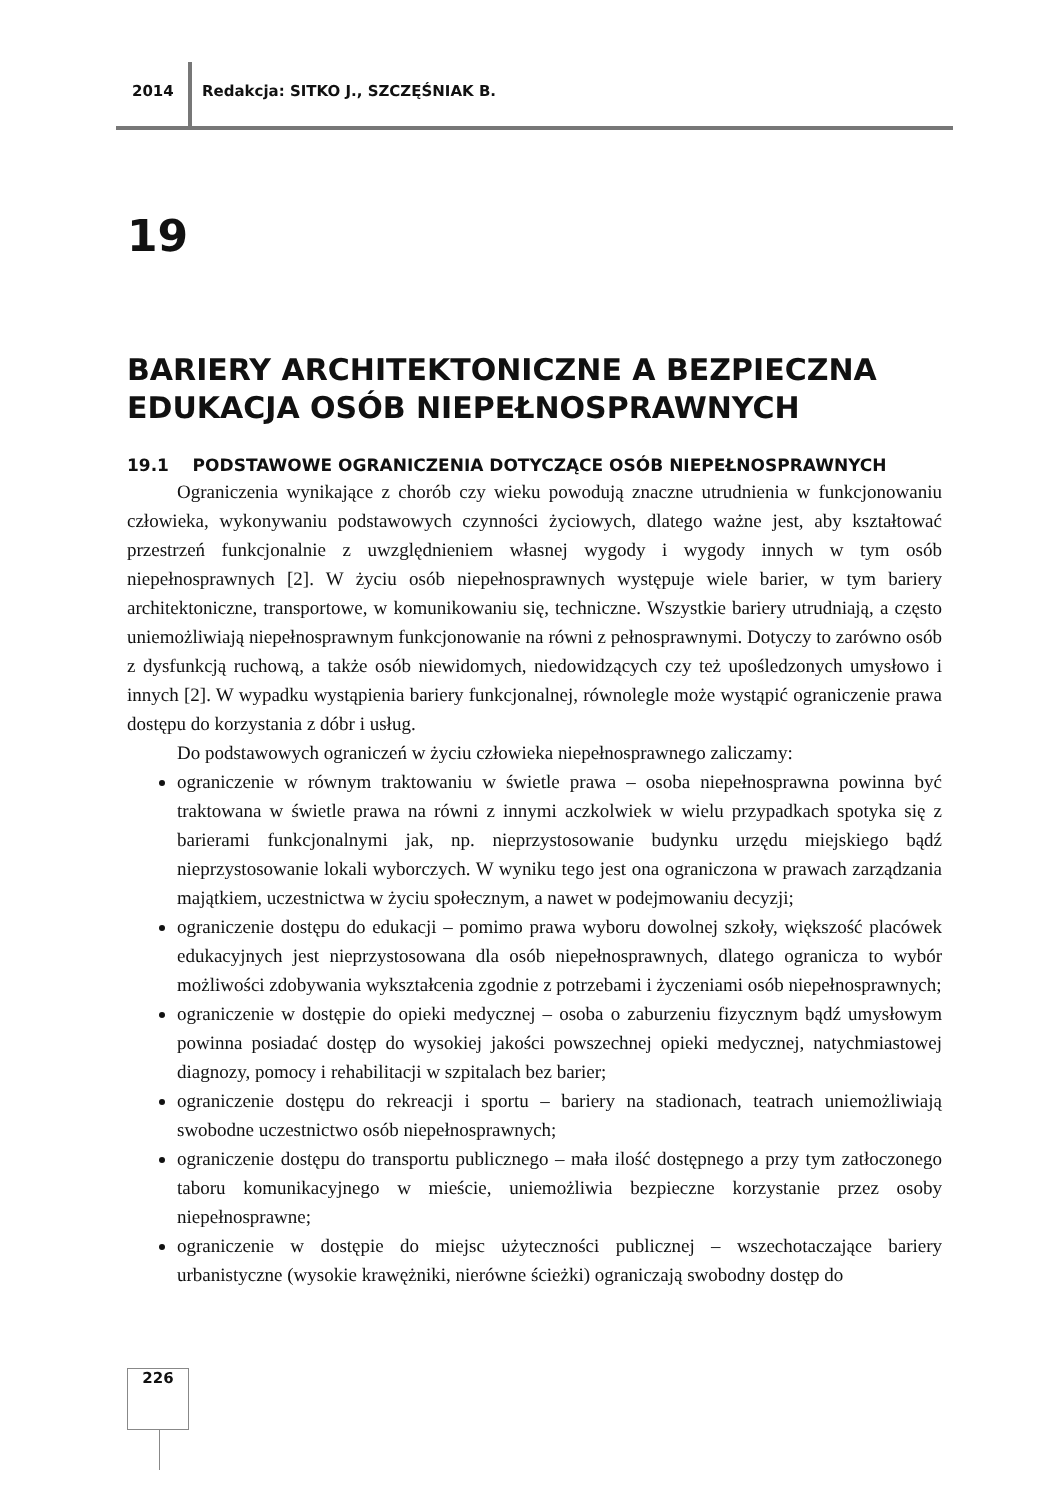2014
Redakcja: SITKO J., SZCZĘŚNIAK B.
19
BARIERY ARCHITEKTONICZNE A BEZPIECZNA EDUKACJA OSÓB NIEPEŁNOSPRAWNYCH
19.1 PODSTAWOWE OGRANICZENIA DOTYCZĄCE OSÓB NIEPEŁNOSPRAWNYCH
Ograniczenia wynikające z chorób czy wieku powodują znaczne utrudnienia w funkcjonowaniu człowieka, wykonywaniu podstawowych czynności życiowych, dlatego ważne jest, aby kształtować przestrzeń funkcjonalnie z uwzględnieniem własnej wygody i wygody innych w tym osób niepełnosprawnych [2]. W życiu osób niepełnosprawnych występuje wiele barier, w tym bariery architektoniczne, transportowe, w komunikowaniu się, techniczne. Wszystkie bariery utrudniają, a często uniemożliwiają niepełnosprawnym funkcjonowanie na równi z pełnosprawnymi. Dotyczy to zarówno osób z dysfunkcją ruchową, a także osób niewidomych, niedowidzących czy też upośledzonych umysłowo i innych [2]. W wypadku wystąpienia bariery funkcjonalnej, równolegle może wystąpić ograniczenie prawa dostępu do korzystania z dóbr i usług.
Do podstawowych ograniczeń w życiu człowieka niepełnosprawnego zaliczamy:
ograniczenie w równym traktowaniu w świetle prawa – osoba niepełnosprawna powinna być traktowana w świetle prawa na równi z innymi aczkolwiek w wielu przypadkach spotyka się z barierami funkcjonalnymi jak, np. nieprzystosowanie budynku urzędu miejskiego bądź nieprzystosowanie lokali wyborczych. W wyniku tego jest ona ograniczona w prawach zarządzania majątkiem, uczestnictwa w życiu społecznym, a nawet w podejmowaniu decyzji;
ograniczenie dostępu do edukacji – pomimo prawa wyboru dowolnej szkoły, większość placówek edukacyjnych jest nieprzystosowana dla osób niepełnosprawnych, dlatego ogranicza to wybór możliwości zdobywania wykształcenia zgodnie z potrzebami i życzeniami osób niepełnosprawnych;
ograniczenie w dostępie do opieki medycznej – osoba o zaburzeniu fizycznym bądź umysłowym powinna posiadać dostęp do wysokiej jakości powszechnej opieki medycznej, natychmiastowej diagnozy, pomocy i rehabilitacji w szpitalach bez barier;
ograniczenie dostępu do rekreacji i sportu – bariery na stadionach, teatrach uniemożliwiają swobodne uczestnictwo osób niepełnosprawnych;
ograniczenie dostępu do transportu publicznego – mała ilość dostępnego a przy tym zatłoczonego taboru komunikacyjnego w mieście, uniemożliwia bezpieczne korzystanie przez osoby niepełnosprawne;
ograniczenie w dostępie do miejsc użyteczności publicznej – wszechotaczające bariery urbanistyczne (wysokie krawężniki, nierówne ścieżki) ograniczają swobodny dostęp do
226